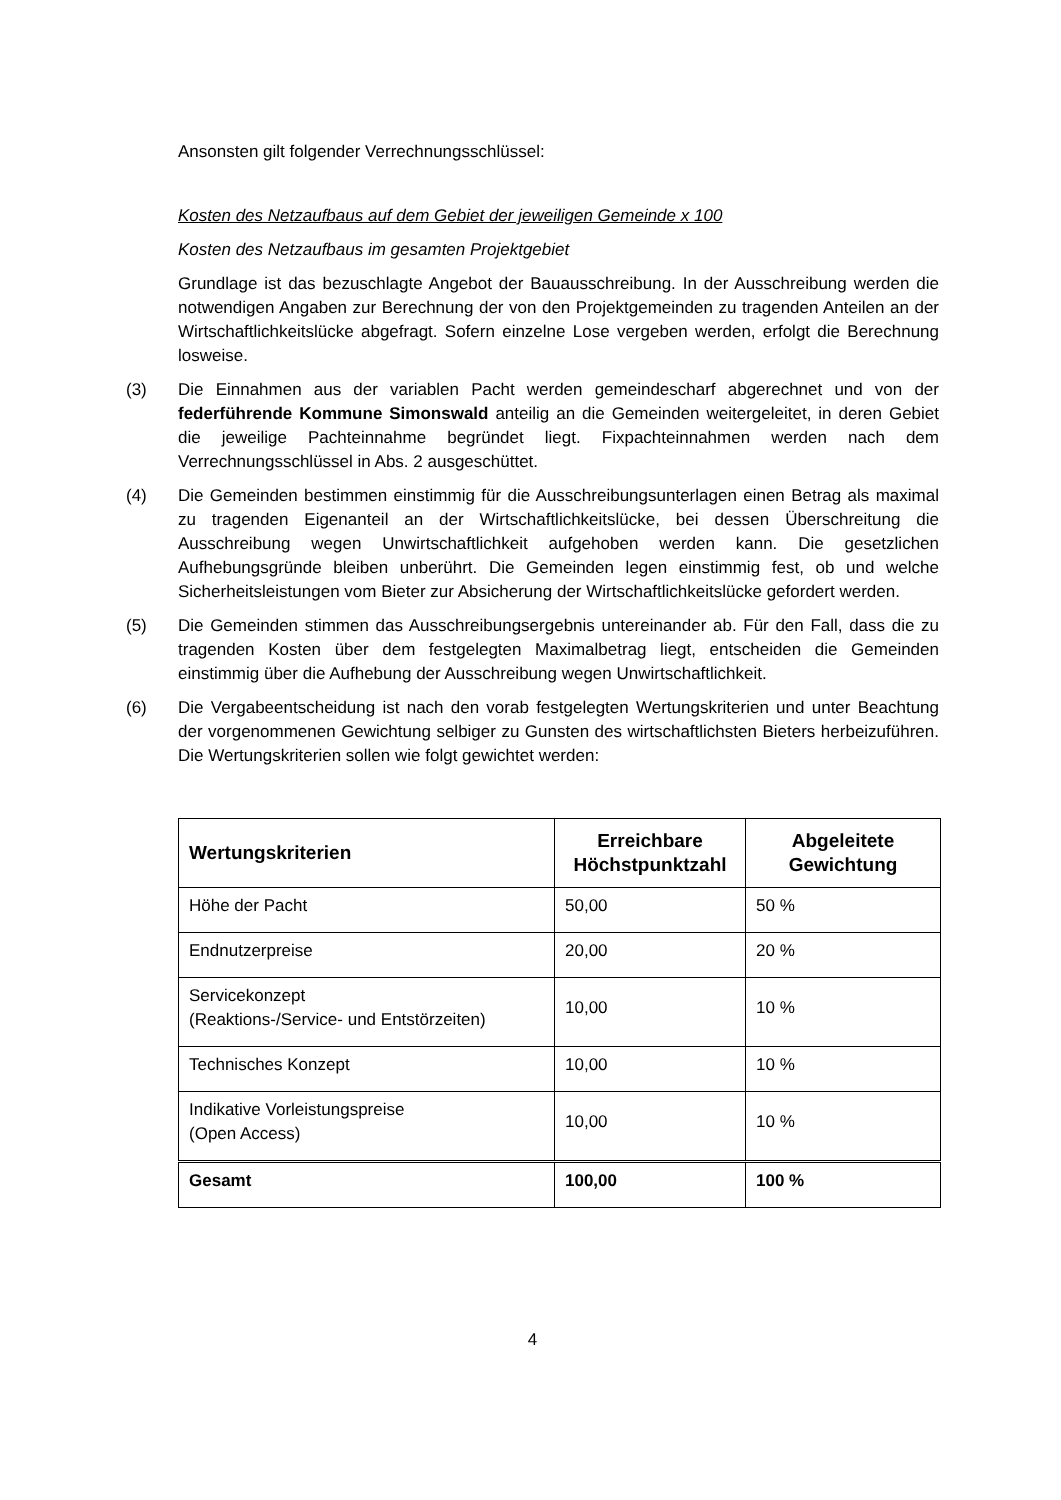Ansonsten gilt folgender Verrechnungsschlüssel:
Kosten des Netzaufbaus auf dem Gebiet der jeweiligen Gemeinde x 100
Kosten des Netzaufbaus im gesamten Projektgebiet
Grundlage ist das bezuschlagte Angebot der Bauausschreibung. In der Ausschreibung werden die notwendigen Angaben zur Berechnung der von den Projektgemeinden zu tragenden Anteilen an der Wirtschaftlichkeitslücke abgefragt. Sofern einzelne Lose vergeben werden, erfolgt die Berechnung losweise.
(3) Die Einnahmen aus der variablen Pacht werden gemeindescharf abgerechnet und von der federführende Kommune Simonswald anteilig an die Gemeinden weitergeleitet, in deren Gebiet die jeweilige Pachteinnahme begründet liegt. Fixpachteinnahmen werden nach dem Verrechnungsschlüssel in Abs. 2 ausgeschüttet.
(4) Die Gemeinden bestimmen einstimmig für die Ausschreibungsunterlagen einen Betrag als maximal zu tragenden Eigenanteil an der Wirtschaftlichkeitslücke, bei dessen Überschreitung die Ausschreibung wegen Unwirtschaftlichkeit aufgehoben werden kann. Die gesetzlichen Aufhebungsgründe bleiben unberührt. Die Gemeinden legen einstimmig fest, ob und welche Sicherheitsleistungen vom Bieter zur Absicherung der Wirtschaftlichkeitslücke gefordert werden.
(5) Die Gemeinden stimmen das Ausschreibungsergebnis untereinander ab. Für den Fall, dass die zu tragenden Kosten über dem festgelegten Maximalbetrag liegt, entscheiden die Gemeinden einstimmig über die Aufhebung der Ausschreibung wegen Unwirtschaftlichkeit.
(6) Die Vergabeentscheidung ist nach den vorab festgelegten Wertungskriterien und unter Beachtung der vorgenommenen Gewichtung selbiger zu Gunsten des wirtschaftlichsten Bieters herbeizuführen. Die Wertungskriterien sollen wie folgt gewichtet werden:
| Wertungskriterien | Erreichbare Höchstpunktzahl | Abgeleitete Gewichtung |
| --- | --- | --- |
| Höhe der Pacht | 50,00 | 50 % |
| Endnutzerpreise | 20,00 | 20 % |
| Servicekonzept (Reaktions-/Service- und Entstörzeiten) | 10,00 | 10 % |
| Technisches Konzept | 10,00 | 10 % |
| Indikative Vorleistungspreise (Open Access) | 10,00 | 10 % |
| Gesamt | 100,00 | 100 % |
4